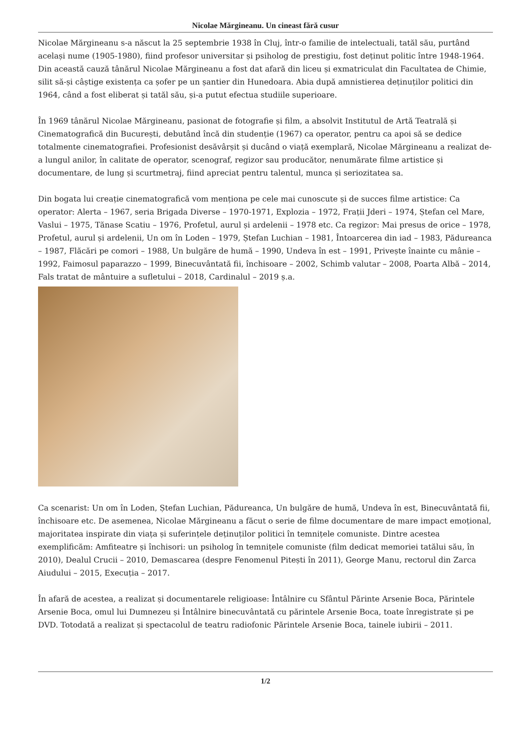Nicolae Mărgineanu. Un cineast fără cusur
Nicolae Mărgineanu s-a născut la 25 septembrie 1938 în Cluj, într-o familie de intelectuali, tatăl său, purtând același nume (1905-1980), fiind profesor universitar și psiholog de prestigiu, fost deținut politic între 1948-1964. Din această cauză tânărul Nicolae Mărgineanu a fost dat afară din liceu și exmatriculat din Facultatea de Chimie, silit să-și câștige existența ca șofer pe un șantier din Hunedoara. Abia după amnistierea deținuților politici din 1964, când a fost eliberat și tatăl său, și-a putut efectua studiile superioare.
În 1969 tânărul Nicolae Mărgineanu, pasionat de fotografie și film, a absolvit Institutul de Artă Teatrală și Cinematografică din București, debutând încă din studenție (1967) ca operator, pentru ca apoi să se dedice totalmente cinematografiei. Profesionist desăvârșit și ducând o viață exemplară, Nicolae Mărgineanu a realizat de-a lungul anilor, în calitate de operator, scenograf, regizor sau producător, nenumărate filme artistice și documentare, de lung și scurtmetraj, fiind apreciat pentru talentul, munca și seriozitatea sa.
Din bogata lui creație cinematografică vom menționa pe cele mai cunoscute și de succes filme artistice: Ca operator: Alerta – 1967, seria Brigada Diverse – 1970-1971, Explozia – 1972, Frații Jderi – 1974, Ștefan cel Mare, Vaslui – 1975, Tănase Scatiu – 1976, Profetul, aurul și ardelenii – 1978 etc. Ca regizor: Mai presus de orice – 1978, Profetul, aurul și ardelenii, Un om în Loden – 1979, Ștefan Luchian – 1981, Întoarcerea din iad – 1983, Pădureanca – 1987, Flăcări pe comori – 1988, Un bulgăre de humă – 1990, Undeva în est – 1991, Privește înainte cu mânie – 1992, Faimosul paparazzo – 1999, Binecuvântată fii, închisoare – 2002, Schimb valutar – 2008, Poarta Albă – 2014, Fals tratat de mântuire a sufletului – 2018, Cardinalul – 2019 ș.a.
Ca scenarist: Un om în Loden, Ștefan Luchian, Pădureanca, Un bulgăre de humă, Undeva în est, Binecuvântată fii, închisoare etc. De asemenea, Nicolae Mărgineanu a făcut o serie de filme documentare de mare impact emoțional, majoritatea inspirate din viața și suferințele deținuților politici în temnițele comuniste. Dintre acestea exemplificăm: Amfiteatre și închisori: un psiholog în temnițele comuniste (film dedicat memoriei tatălui său, în 2010), Dealul Crucii – 2010, Demascarea (despre Fenomenul Pitești în 2011), George Manu, rectorul din Zarca Aiudului – 2015, Execuția – 2017.
În afară de acestea, a realizat și documentarele religioase: Întâlnire cu Sfântul Părinte Arsenie Boca, Părintele Arsenie Boca, omul lui Dumnezeu și Întâlnire binecuvântată cu părintele Arsenie Boca, toate înregistrate și pe DVD. Totodată a realizat și spectacolul de teatru radiofonic Părintele Arsenie Boca, tainele iubirii – 2011.
1/2